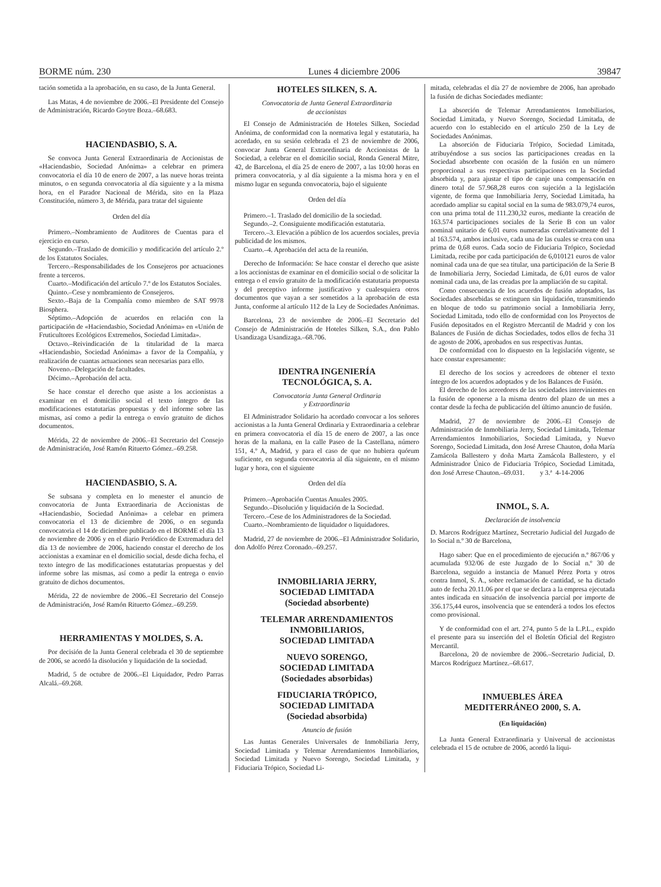BORME núm. 230 Lunes 4 diciembre 2006 39847
tación sometida a la aprobación, en su caso, de la Junta General.
Las Matas, 4 de noviembre de 2006.–El Presidente del Consejo de Administración, Ricardo Goytre Boza.–68.683.
HACIENDASBIO, S. A.
Se convoca Junta General Extraordinaria de Accionistas de «Haciendasbio, Sociedad Anónima» a celebrar en primera convocatoria el día 10 de enero de 2007, a las nueve horas treinta minutos, o en segunda convocatoria al día siguiente y a la misma hora, en el Parador Nacional de Mérida, sito en la Plaza Constitución, número 3, de Mérida, para tratar del siguiente
Orden del día
Primero.–Nombramiento de Auditores de Cuentas para el ejercicio en curso.
Segundo.–Traslado de domicilio y modificación del artículo 2.º de los Estatutos Sociales.
Tercero.–Responsabilidades de los Consejeros por actuaciones frente a terceros.
Cuarto.–Modificación del artículo 7.º de los Estatutos Sociales.
Quinto.–Cese y nombramiento de Consejeros.
Sexto.–Baja de la Compañía como miembro de SAT 9978 Biosphera.
Séptimo.–Adopción de acuerdos en relación con la participación de «Haciendasbio, Sociedad Anónima» en «Unión de Fruticultores Ecológicos Extremeños, Sociedad Limitada».
Octavo.–Reivindicación de la titularidad de la marca «Haciendasbio, Sociedad Anónima» a favor de la Compañía, y realización de cuantas actuaciones sean necesarias para ello.
Noveno.–Delegación de facultades.
Décimo.–Aprobación del acta.
Se hace constar el derecho que asiste a los accionistas a examinar en el domicilio social el texto íntegro de las modificaciones estatutarias propuestas y del informe sobre las mismas, así como a pedir la entrega o envío gratuito de dichos documentos.
Mérida, 22 de noviembre de 2006.–El Secretario del Consejo de Administración, José Ramón Rituerto Gómez.–69.258.
HACIENDASBIO, S. A.
Se subsana y completa en lo menester el anuncio de convocatoria de Junta Extraordinaria de Accionistas de «Haciendasbio, Sociedad Anónima» a celebar en primera convocatoria el 13 de diciembre de 2006, o en segunda convocatoria el 14 de diciembre publicado en el BORME el día 13 de noviembre de 2006 y en el diario Periódico de Extremadura del día 13 de noviembre de 2006, haciendo constar el derecho de los accionistas a examinar en el domicilio social, desde dicha fecha, el texto íntegro de las modificaciones estatutarias propuestas y del informe sobre las mismas, así como a pedir la entrega o envio gratuito de dichos documentos.
Mérida, 22 de noviembre de 2006.–El Secretario del Consejo de Administración, José Ramón Rituerto Gómez.–69.259.
HERRAMIENTAS Y MOLDES, S. A.
Por decisión de la Junta General celebrada el 30 de septiembre de 2006, se acordó la disolución y liquidación de la sociedad.
Madrid, 5 de octubre de 2006.–El Liquidador, Pedro Parras Alcalá.–69.268.
HOTELES SILKEN, S. A.
Convocatoria de Junta General Extraordinaria
de accionistas
El Consejo de Administración de Hoteles Silken, Sociedad Anónima, de conformidad con la normativa legal y estatutaria, ha acordado, en su sesión celebrada el 23 de noviembre de 2006, convocar Junta General Extraordinaria de Accionistas de la Sociedad, a celebrar en el domicilio social, Ronda General Mitre, 42, de Barcelona, el día 25 de enero de 2007, a las 10:00 horas en primera convocatoria, y al día siguiente a la misma hora y en el mismo lugar en segunda convocatoria, bajo el siguiente
Orden del día
Primero.–1. Traslado del domicilio de la sociedad.
Segundo.–2. Consiguiente modificación estatutaria.
Tercero.–3. Elevación a público de los acuerdos sociales, previa publicidad de los mismos.
Cuarto.–4. Aprobación del acta de la reunión.
Derecho de Información: Se hace constar el derecho que asiste a los accionistas de examinar en el domicilio social o de solicitar la entrega o el envío gratuito de la modificación estatutaria propuesta y del preceptivo informe justificativo y cualesquiera otros documentos que vayan a ser sometidos a la aprobación de esta Junta, conforme al artículo 112 de la Ley de Sociedades Anónimas.
Barcelona, 23 de noviembre de 2006.–El Secretario del Consejo de Administración de Hoteles Silken, S.A., don Pablo Usandizaga Usandizaga.–68.706.
IDENTRA INGENIERÍA
TECNOLÓGICA, S. A.
Convocatoria Junta General Ordinaria
y Extraordinaria
El Administrador Solidario ha acordado convocar a los señores accionistas a la Junta General Ordinaria y Extraordinaria a celebrar en primera convocatoria el día 15 de enero de 2007, a las once horas de la mañana, en la calle Paseo de la Castellana, número 151, 4.º A, Madrid, y para el caso de que no hubiera quórum suficiente, en segunda convocatoria al día siguiente, en el mismo lugar y hora, con el siguiente
Orden del día
Primero.–Aprobación Cuentas Anuales 2005.
Segundo.–Disolución y liquidación de la Sociedad.
Tercero.–Cese de los Administradores de la Sociedad.
Cuarto.–Nombramiento de liquidador o liquidadores.
Madrid, 27 de noviembre de 2006.–El Administrador Solidario, don Adolfo Pérez Coronado.–69.257.
INMOBILIARIA JERRY,
SOCIEDAD LIMITADA
(Sociedad absorbente)
TELEMAR ARRENDAMIENTOS
INMOBILIARIOS,
SOCIEDAD LIMITADA
NUEVO SORENGO,
SOCIEDAD LIMITADA
(Sociedades absorbidas)
FIDUCIARIA TRÓPICO,
SOCIEDAD LIMITADA
(Sociedad absorbida)
Anuncio de fusión
Las Juntas Generales Universales de Inmobiliaria Jerry, Sociedad Limitada y Telemar Arrendamientos Inmobiliarios, Sociedad Limitada y Nuevo Sorengo, Sociedad Limitada, y Fiduciaria Trópico, Sociedad Li-
mitada, celebradas el día 27 de noviembre de 2006, han aprobado la fusión de dichas Sociedades mediante:
La absorción de Telemar Arrendamientos Inmobiliarios, Sociedad Limitada, y Nuevo Sorengo, Sociedad Limitada, de acuerdo con lo establecido en el artículo 250 de la Ley de Sociedades Anónimas.
La absorción de Fiduciaria Trópico, Sociedad Limitada, atribuyéndose a sus socios las participaciones creadas en la Sociedad absorbente con ocasión de la fusión en un número proporcional a sus respectivas participaciones en la Sociedad absorbida y, para ajustar el tipo de canje una compensación en dinero total de 57.968,28 euros con sujeción a la legislación vigente, de forma que Inmobiliaria Jerry, Sociedad Limitada, ha acordado ampliar su capital social en la suma de 983.079,74 euros, con una prima total de 111.230,32 euros, mediante la creación de 163.574 participaciones sociales de la Serie B con un valor nominal unitario de 6,01 euros numeradas correlativamente del 1 al 163.574, ambos inclusive, cada una de las cuales se crea con una prima de 0,68 euros. Cada socio de Fiduciaria Trópico, Sociedad Limitada, recibe por cada participación de 6,010121 euros de valor nominal cada una de que sea titular, una participación de la Serie B de Inmobiliaria Jerry, Sociedad Limitada, de 6,01 euros de valor nominal cada una, de las creadas por la ampliación de su capital.
Como consecuencia de los acuerdos de fusión adoptados, las Sociedades absorbidas se extinguen sin liquidación, transmitiendo en bloque de todo su patrimonio social a Inmobiliaria Jerry, Sociedad Limitada, todo ello de conformidad con los Proyectos de Fusión depositados en el Registro Mercantil de Madrid y con los Balances de Fusión de dichas Sociedades, todos ellos de fecha 31 de agosto de 2006, aprobados en sus respectivas Juntas.
De conformidad con lo dispuesto en la legislación vigente, se hace constar expresamente:
El derecho de los socios y acreedores de obtener el texto íntegro de los acuerdos adoptados y de los Balances de Fusión.
El derecho de los acreedores de las sociedades intervinientes en la fusión de oponerse a la misma dentro del plazo de un mes a contar desde la fecha de publicación del último anuncio de fusión.
Madrid, 27 de noviembre de 2006.–El Consejo de Administración de Inmobiliaria Jerry, Sociedad Limitada, Telemar Arrendamientos Inmobiliarios, Sociedad Limitada, y Nuevo Sorengo, Sociedad Limitada, don José Arrese Chauton, doña María Zamácola Ballestero y doña Marta Zamácola Ballestero, y el Administrador Único de Fiduciaria Trópico, Sociedad Limitada, don José Arrese Chauton.–69.031. y 3.ª 4-14-2006
INMOL, S. A.
Declaración de insolvencia
D. Marcos Rodríguez Martínez, Secretario Judicial del Juzgado de lo Social n.º 30 de Barcelona,
Hago saber: Que en el procedimiento de ejecución n.º 867/06 y acumulada 932/06 de este Juzgado de lo Social n.º 30 de Barcelona, seguido a instancia de Manuel Pérez Porta y otros contra Inmol, S. A., sobre reclamación de cantidad, se ha dictado auto de fecha 20.11.06 por el que se declara a la empresa ejecutada antes indicada en situación de insolvencia parcial por importe de 356.175,44 euros, insolvencia que se entenderá a todos los efectos como provisional.
Y de conformidad con el art. 274, punto 5 de la L.P.L., expido el presente para su inserción del el Boletín Oficial del Registro Mercantil.
Barcelona, 20 de noviembre de 2006.–Secretario Judicial, D. Marcos Rodríguez Martínez.–68.617.
INMUEBLES ÁREA
MEDITERRÁNEO 2000, S. A.
(En liquidación)
La Junta General Extraordinaria y Universal de accionistas celebrada el 15 de octubre de 2006, acordó la liqui-